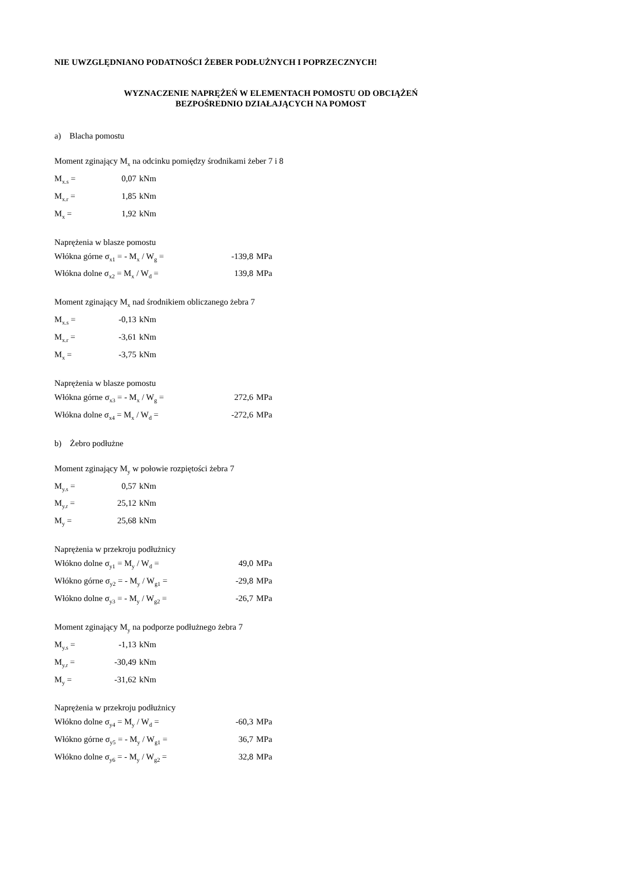NIE UWZGLĘDNIANO PODATNOŚCI ŻEBER PODŁUŻNYCH I POPRZECZNYCH!
WYZNACZENIE NAPRĘŻEŃ W ELEMENTACH POMOSTU OD OBCIĄŻEŃ
BEZPOŚREDNIO DZIAŁAJĄCYCH NA POMOST
a) Blacha pomostu
Moment zginający M<sub>x</sub> na odcinku pomiędzy środnikami żeber 7 i 8
M<sub>x.s</sub> = 0,07 kNm
M<sub>x.r</sub> = 1,85 kNm
M<sub>x</sub> = 1,92 kNm
Naprężenia w blasze pomostu
Włókna górne σ<sub>x1</sub> = - M<sub>x</sub> / W<sub>g</sub> = -139,8 MPa
Włókna dolne σ<sub>x2</sub> = M<sub>x</sub> / W<sub>d</sub> = 139,8 MPa
Moment zginający M<sub>x</sub> nad środnikiem obliczanego żebra 7
M<sub>x.s</sub> = -0,13 kNm
M<sub>x.r</sub> = -3,61 kNm
M<sub>x</sub> = -3,75 kNm
Naprężenia w blasze pomostu
Włókna górne σ<sub>x3</sub> = - M<sub>x</sub> / W<sub>g</sub> = 272,6 MPa
Włókna dolne σ<sub>x4</sub> = M<sub>x</sub> / W<sub>d</sub> = -272,6 MPa
b) Żebro podłużne
Moment zginający M<sub>y</sub> w połowie rozpiętości żebra 7
M<sub>y.s</sub> = 0,57 kNm
M<sub>y.r</sub> = 25,12 kNm
M<sub>y</sub> = 25,68 kNm
Naprężenia w przekroju podłużnicy
Włókno dolne σ<sub>y1</sub> = M<sub>y</sub> / W<sub>d</sub> = 49,0 MPa
Włókno górne σ<sub>y2</sub> = - M<sub>y</sub> / W<sub>g1</sub> = -29,8 MPa
Włókno dolne σ<sub>y3</sub> = - M<sub>y</sub> / W<sub>g2</sub> = -26,7 MPa
Moment zginający M<sub>y</sub> na podporze podłużnego żebra 7
M<sub>y.s</sub> = -1,13 kNm
M<sub>y.r</sub> = -30,49 kNm
M<sub>y</sub> = -31,62 kNm
Naprężenia w przekroju podłużnicy
Włókno dolne σ<sub>y4</sub> = M<sub>y</sub> / W<sub>d</sub> = -60,3 MPa
Włókno górne σ<sub>y5</sub> = - M<sub>y</sub> / W<sub>g1</sub> = 36,7 MPa
Włókno dolne σ<sub>y6</sub> = - M<sub>y</sub> / W<sub>g2</sub> = 32,8 MPa